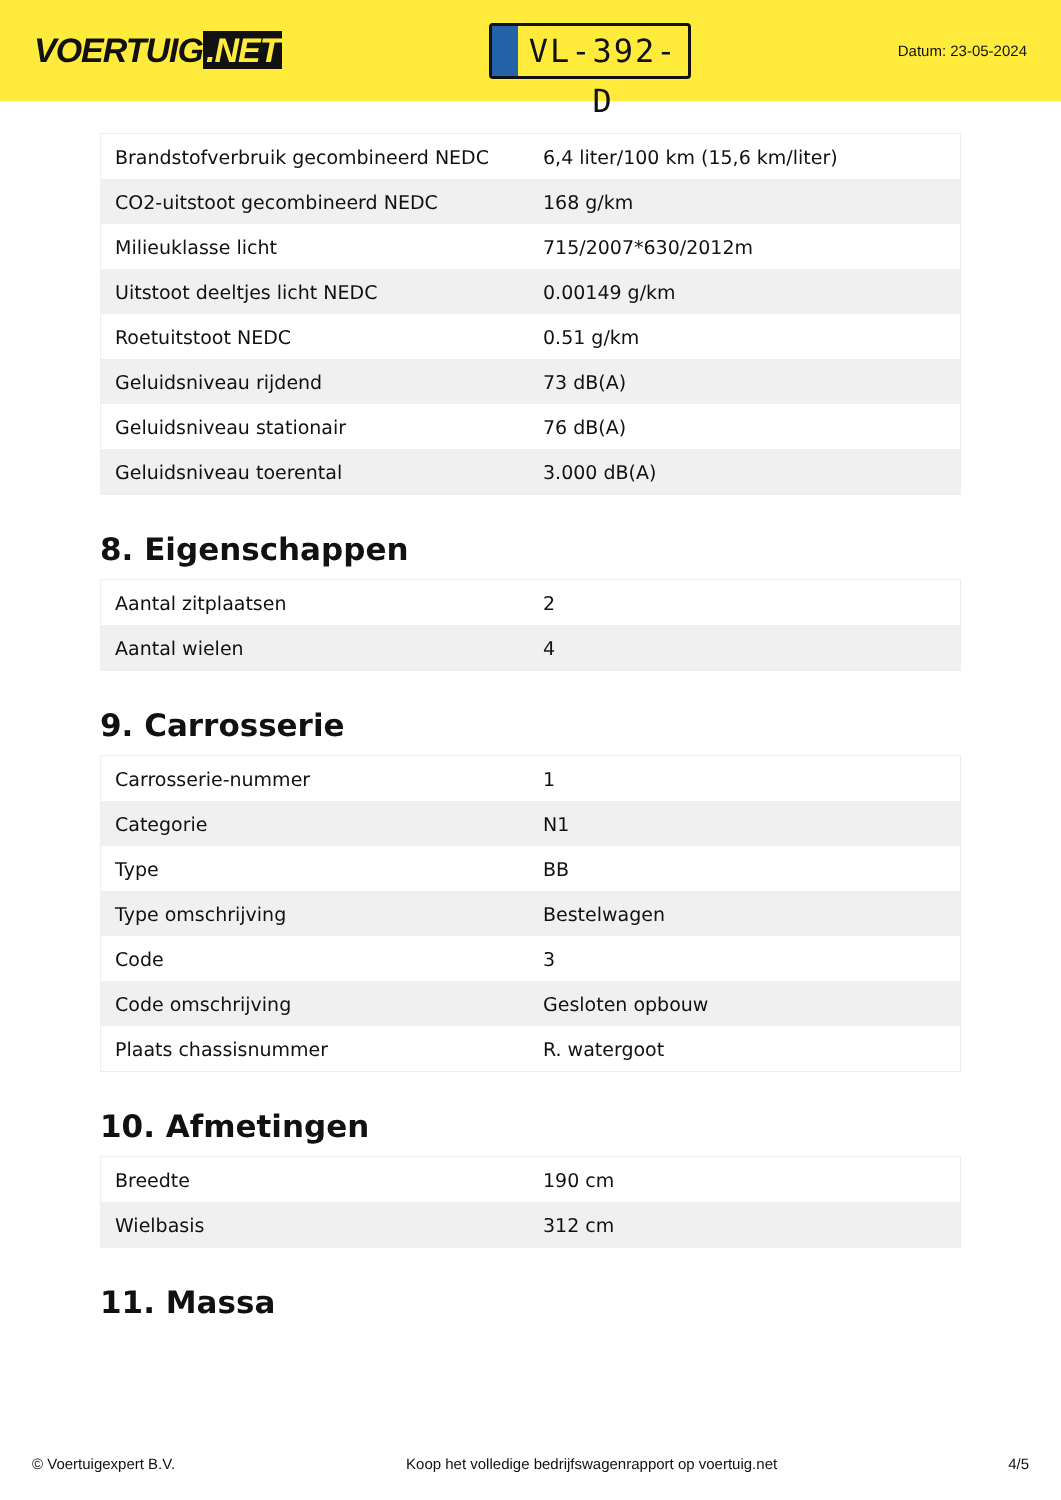VOERTUIG.NET
VL-392-D
Datum: 23-05-2024
| Brandstofverbruik gecombineerd NEDC | 6,4 liter/100 km (15,6 km/liter) |
| CO2-uitstoot gecombineerd NEDC | 168 g/km |
| Milieuklasse licht | 715/2007*630/2012m |
| Uitstoot deeltjes licht NEDC | 0.00149 g/km |
| Roetuitstoot NEDC | 0.51 g/km |
| Geluidsniveau rijdend | 73 dB(A) |
| Geluidsniveau stationair | 76 dB(A) |
| Geluidsniveau toerental | 3.000 dB(A) |
8. Eigenschappen
| Aantal zitplaatsen | 2 |
| Aantal wielen | 4 |
9. Carrosserie
| Carrosserie-nummer | 1 |
| Categorie | N1 |
| Type | BB |
| Type omschrijving | Bestelwagen |
| Code | 3 |
| Code omschrijving | Gesloten opbouw |
| Plaats chassisnummer | R. watergoot |
10. Afmetingen
| Breedte | 190 cm |
| Wielbasis | 312 cm |
11. Massa
© Voertuigexpert B.V. Koop het volledige bedrijfswagenrapport op voertuig.net 4/5